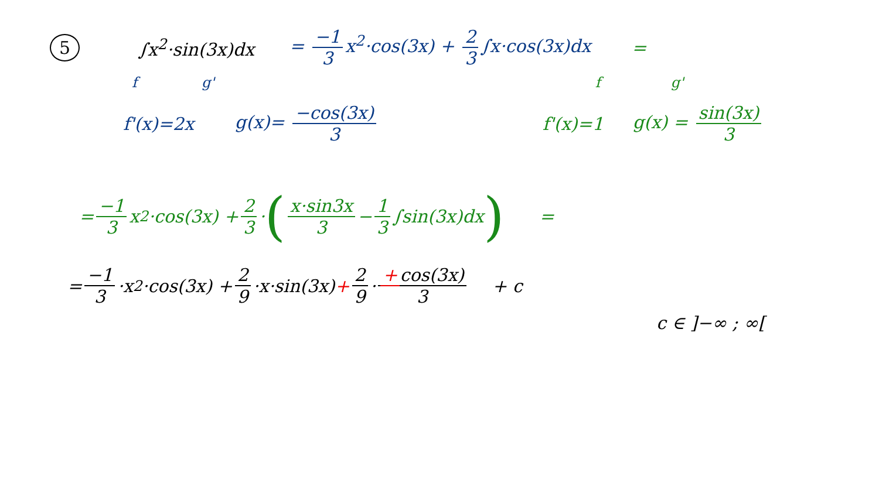5 ∫x<sup>2</sup>·sin(3x)dx = −1 3 x<sup>2</sup>·cos(3x) + 2 3 ∫x·cos(3x)dx =
f g' f g'
f'(x)=2x g(x)= −cos(3x) 3 f'(x)=1 g(x) = sin(3x) 3
= −1 3 x<sup>2</sup>·cos(3x) + 2 3 · ( x·sin3x 3 − 1 3 ∫sin(3x)dx ) =
= −1 3 ·x<sup>2</sup>·cos(3x) + 2 9 ·x·sin(3x) + 2 9 · + cos(3x) 3 + c
c ∈ ]−∞ ; ∞[